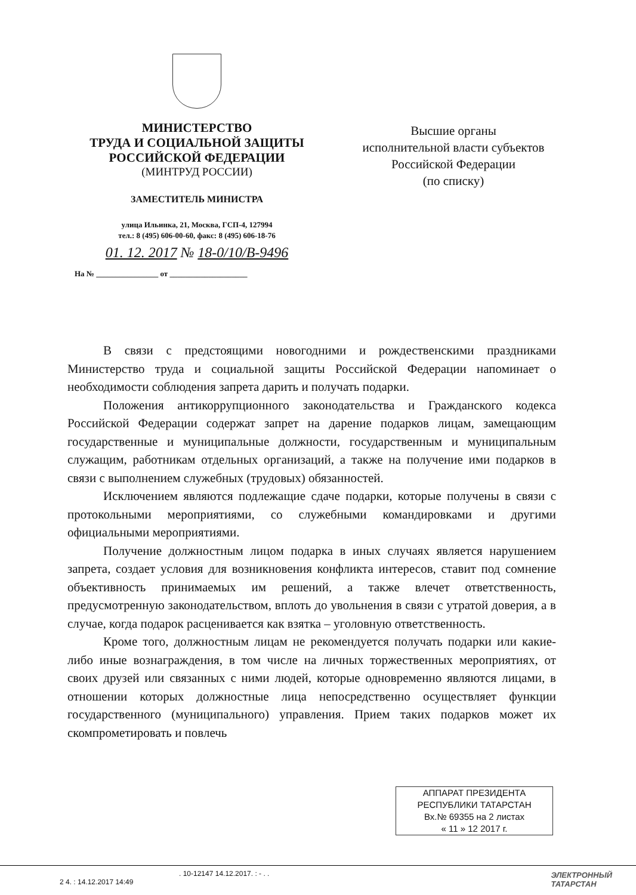МИНИСТЕРСТВО
ТРУДА И СОЦИАЛЬНОЙ ЗАЩИТЫ
РОССИЙСКОЙ ФЕДЕРАЦИИ
(МИНТРУД РОССИИ)
ЗАМЕСТИТЕЛЬ МИНИСТРА
улица Ильинка, 21, Москва, ГСП-4, 127994
тел.: 8 (495) 606-00-60, факс: 8 (495) 606-18-76
01. 12. 2017 № 18-0/10/В-9496
На № ________________ от ____________________
Высшие органы
исполнительной власти субъектов
Российской Федерации
(по списку)
В связи с предстоящими новогодними и рождественскими праздниками Министерство труда и социальной защиты Российской Федерации напоминает о необходимости соблюдения запрета дарить и получать подарки.
Положения антикоррупционного законодательства и Гражданского кодекса Российской Федерации содержат запрет на дарение подарков лицам, замещающим государственные и муниципальные должности, государственным и муниципальным служащим, работникам отдельных организаций, а также на получение ими подарков в связи с выполнением служебных (трудовых) обязанностей.
Исключением являются подлежащие сдаче подарки, которые получены в связи с протокольными мероприятиями, со служебными командировками и другими официальными мероприятиями.
Получение должностным лицом подарка в иных случаях является нарушением запрета, создает условия для возникновения конфликта интересов, ставит под сомнение объективность принимаемых им решений, а также влечет ответственность, предусмотренную законодательством, вплоть до увольнения в связи с утратой доверия, а в случае, когда подарок расценивается как взятка – уголовную ответственность.
Кроме того, должностным лицам не рекомендуется получать подарки или какие-либо иные вознаграждения, в том числе на личных торжественных мероприятиях, от своих друзей или связанных с ними людей, которые одновременно являются лицами, в отношении которых должностные лица непосредственно осуществляет функции государственного (муниципального) управления. Прием таких подарков может их скомпрометировать и повлечь
АППАРАТ ПРЕЗИДЕНТА
РЕСПУБЛИКИ ТАТАРСТАН
Вх.№ 69355 на 2 листах
« 11 » 12 2017 г.
. 10-12147 14.12.2017. : - . .
2 4. : 14.12.2017 14:49
ЭЛЕКТРОННЫЙ
ТАТАРСТАН